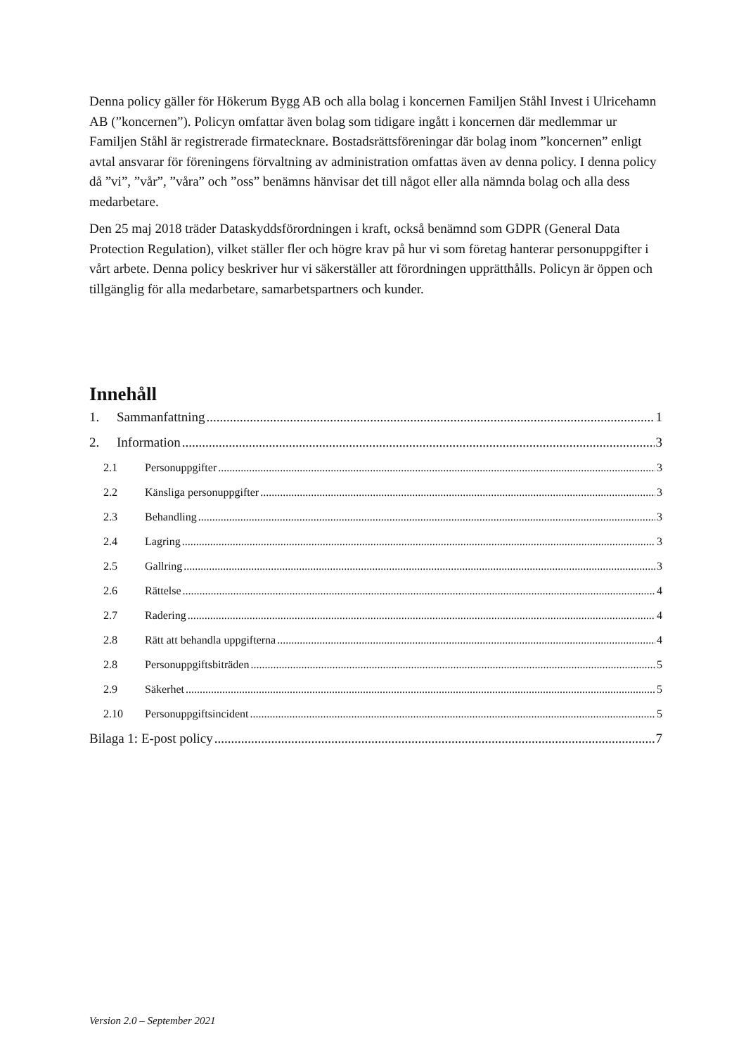Denna policy gäller för Hökerum Bygg AB och alla bolag i koncernen Familjen Ståhl Invest i Ulricehamn AB (”koncernen”). Policyn omfattar även bolag som tidigare ingått i koncernen där medlemmar ur Familjen Ståhl är registrerade firmatecknare. Bostadsrättsföreningar där bolag inom ”koncernen” enligt avtal ansvarar för föreningens förvaltning av administration omfattas även av denna policy. I denna policy då ”vi”, ”vår”, ”våra” och ”oss” benämns hänvisar det till något eller alla nämnda bolag och alla dess medarbetare.
Den 25 maj 2018 träder Dataskyddsförordningen i kraft, också benämnd som GDPR (General Data Protection Regulation), vilket ställer fler och högre krav på hur vi som företag hanterar personuppgifter i vårt arbete. Denna policy beskriver hur vi säkerställer att förordningen upprätthålls. Policyn är öppen och tillgänglig för alla medarbetare, samarbetspartners och kunder.
Innehåll
1. Sammanfattning 1
2. Information 3
2.1 Personuppgifter 3
2.2 Känsliga personuppgifter 3
2.3 Behandling 3
2.4 Lagring 3
2.5 Gallring 3
2.6 Rättelse 4
2.7 Radering 4
2.8 Rätt att behandla uppgifterna 4
2.8 Personuppgiftsbiträden 5
2.9 Säkerhet 5
2.10 Personuppgiftsincident 5
Bilaga 1: E-post policy 7
Version 2.0 – September 2021